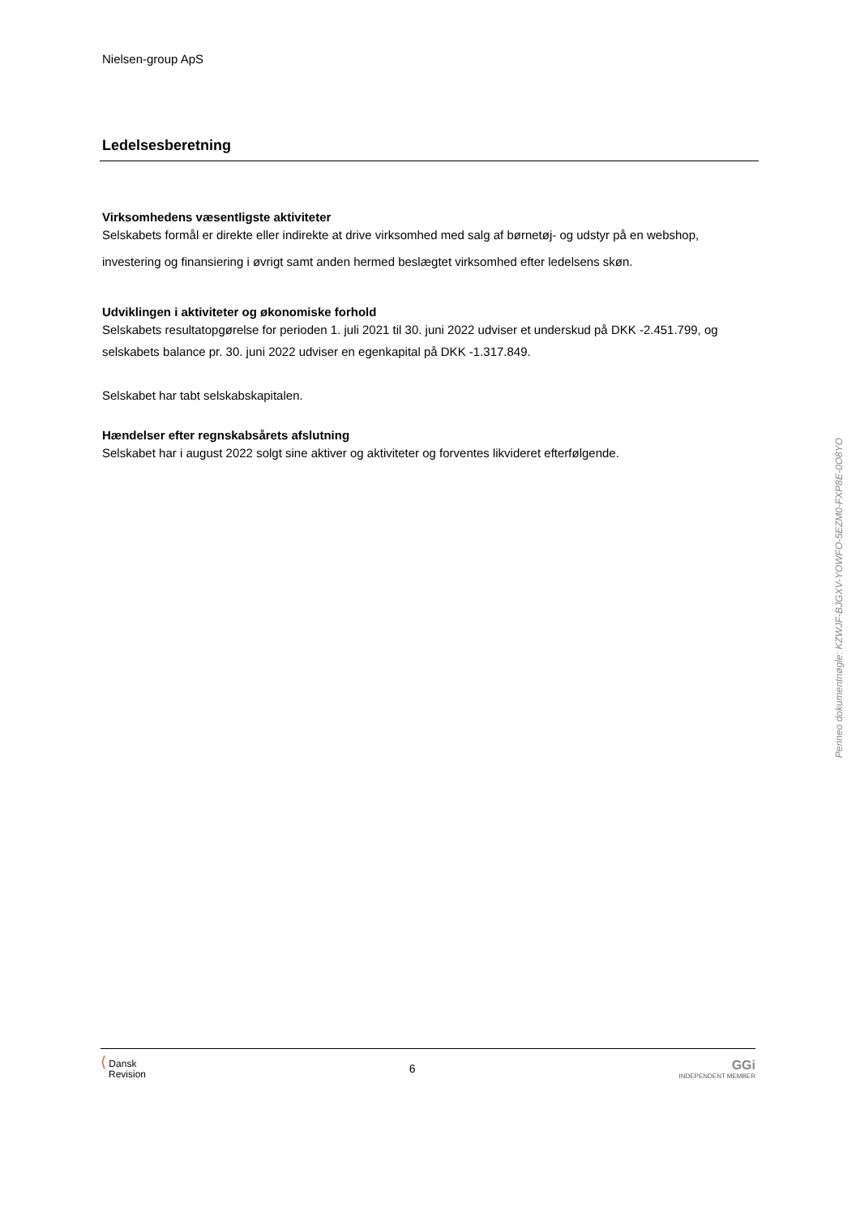Nielsen-group ApS
Ledelsesberetning
Virksomhedens væsentligste aktiviteter
Selskabets formål er direkte eller indirekte at drive virksomhed med salg af børnetøj- og udstyr på en webshop,
investering og finansiering i øvrigt samt anden hermed beslægtet virksomhed efter ledelsens skøn.
Udviklingen i aktiviteter og økonomiske forhold
Selskabets resultatopgørelse for perioden 1. juli 2021 til 30. juni 2022 udviser et underskud på DKK -2.451.799, og selskabets balance pr. 30. juni 2022 udviser en egenkapital på DKK -1.317.849.
Selskabet har tabt selskabskapitalen.
Hændelser efter regnskabsårets afslutning
Selskabet har i august 2022 solgt sine aktiver og aktiviteter og forventes likvideret efterfølgende.
Penneo dokumentnøgle: KZWJF-BJGXV-YOWFO-5EZM0-FXP8E-0O8YO
⟨ Dansk
Revision
6
GGi
INDEPENDENT MEMBER